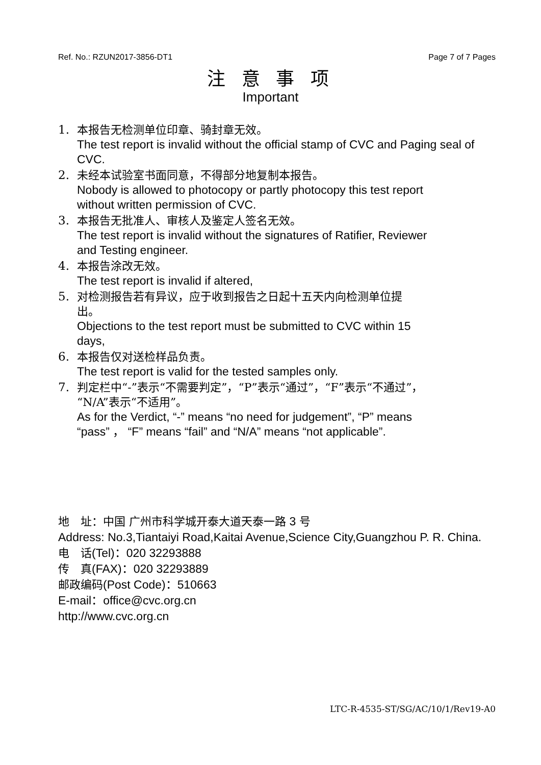Ref. No.: RZUN2017-3856-DT1 Page 7 of 7 Pages
注 意 事 项
Important
1. 本报告无检测单位印章、骑封章无效。
The test report is invalid without the official stamp of CVC and Paging seal of CVC.
2. 未经本试验室书面同意，不得部分地复制本报告。
Nobody is allowed to photocopy or partly photocopy this test report
without written permission of CVC.
3. 本报告无批准人、审核人及鉴定人签名无效。
The test report is invalid without the signatures of Ratifier, Reviewer
and Testing engineer.
4. 本报告涂改无效。
The test report is invalid if altered,
5. 对检测报告若有异议，应于收到报告之日起十五天内向检测单位提
出。
Objections to the test report must be submitted to CVC within 15
days,
6. 本报告仅对送检样品负责。
The test report is valid for the tested samples only.
7. 判定栏中“-”表示“不需要判定”，“P”表示“通过”，“F”表示“不通过”，
“N/A”表示“不适用”。
As for the Verdict, “-” means “no need for judgement”, “P” means
“pass” ， “F” means “fail” and “N/A” means “not applicable”.
地　址：中国 广州市科学城开泰大道天泰一路 3 号
Address: No.3,Tiantaiyi Road,Kaitai Avenue,Science City,Guangzhou P. R. China.
电　话(Tel)：020 32293888
传　真(FAX)：020 32293889
邮政编码(Post Code)：510663
E-mail：office@cvc.org.cn
http://www.cvc.org.cn
LTC-R-4535-ST/SG/AC/10/1/Rev19-A0